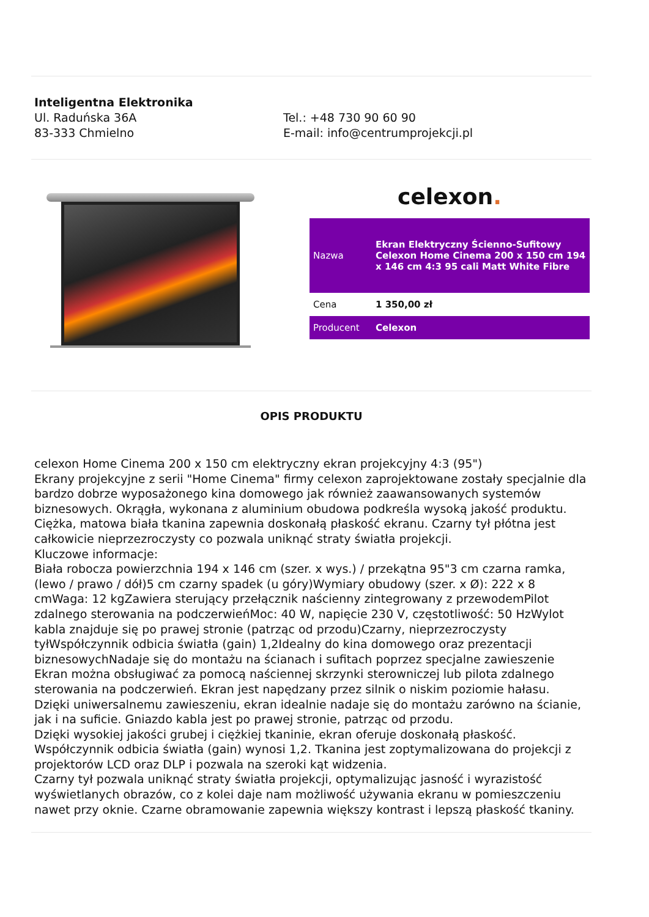Inteligentna Elektronika
Ul. Raduńska 36A
83-333 Chmielno
Tel.: +48 730 90 60 90
E-mail: info@centrumprojekcji.pl
celexon.
| Nazwa | Ekran Elektryczny Ścienno-Sufitowy Celexon Home Cinema 200 x 150 cm 194 x 146 cm 4:3 95 cali Matt White Fibre |
| Cena | 1 350,00 zł |
| Producent | Celexon |
OPIS PRODUKTU
celexon Home Cinema 200 x 150 cm elektryczny ekran projekcyjny 4:3 (95")
Ekrany projekcyjne z serii "Home Cinema" firmy celexon zaprojektowane zostały specjalnie dla bardzo dobrze wyposażonego kina domowego jak również zaawansowanych systemów biznesowych. Okrągła, wykonana z aluminium obudowa podkreśla wysoką jakość produktu. Ciężka, matowa biała tkanina zapewnia doskonałą płaskość ekranu. Czarny tył płótna jest całkowicie nieprzezroczysty co pozwala uniknąć straty światła projekcji.
Kluczowe informacje:
Biała robocza powierzchnia 194 x 146 cm (szer. x wys.) / przekątna 95"3 cm czarna ramka, (lewo / prawo / dół)5 cm czarny spadek (u góry)Wymiary obudowy (szer. x Ø): 222 x 8 cmWaga: 12 kgZawiera sterujący przełącznik naścienny zintegrowany z przewodemPilot zdalnego sterowania na podczerwieńMoc: 40 W, napięcie 230 V, częstotliwość: 50 HzWylot kabla znajduje się po prawej stronie (patrząc od przodu)Czarny, nieprzezroczysty tyłWspółczynnik odbicia światła (gain) 1,2Idealny do kina domowego oraz prezentacji biznesowychNadaje się do montażu na ścianach i sufitach poprzez specjalne zawieszenie
Ekran można obsługiwać za pomocą naściennej skrzynki sterowniczej lub pilota zdalnego sterowania na podczerwień. Ekran jest napędzany przez silnik o niskim poziomie hałasu. Dzięki uniwersalnemu zawieszeniu, ekran idealnie nadaje się do montażu zarówno na ścianie, jak i na suficie. Gniazdo kabla jest po prawej stronie, patrząc od przodu.
Dzięki wysokiej jakości grubej i ciężkiej tkaninie, ekran oferuje doskonałą płaskość.
Współczynnik odbicia światła (gain) wynosi 1,2. Tkanina jest zoptymalizowana do projekcji z projektorów LCD oraz DLP i pozwala na szeroki kąt widzenia.
Czarny tył pozwala uniknąć straty światła projekcji, optymalizując jasność i wyrazistość wyświetlanych obrazów, co z kolei daje nam możliwość używania ekranu w pomieszczeniu nawet przy oknie. Czarne obramowanie zapewnia większy kontrast i lepszą płaskość tkaniny.